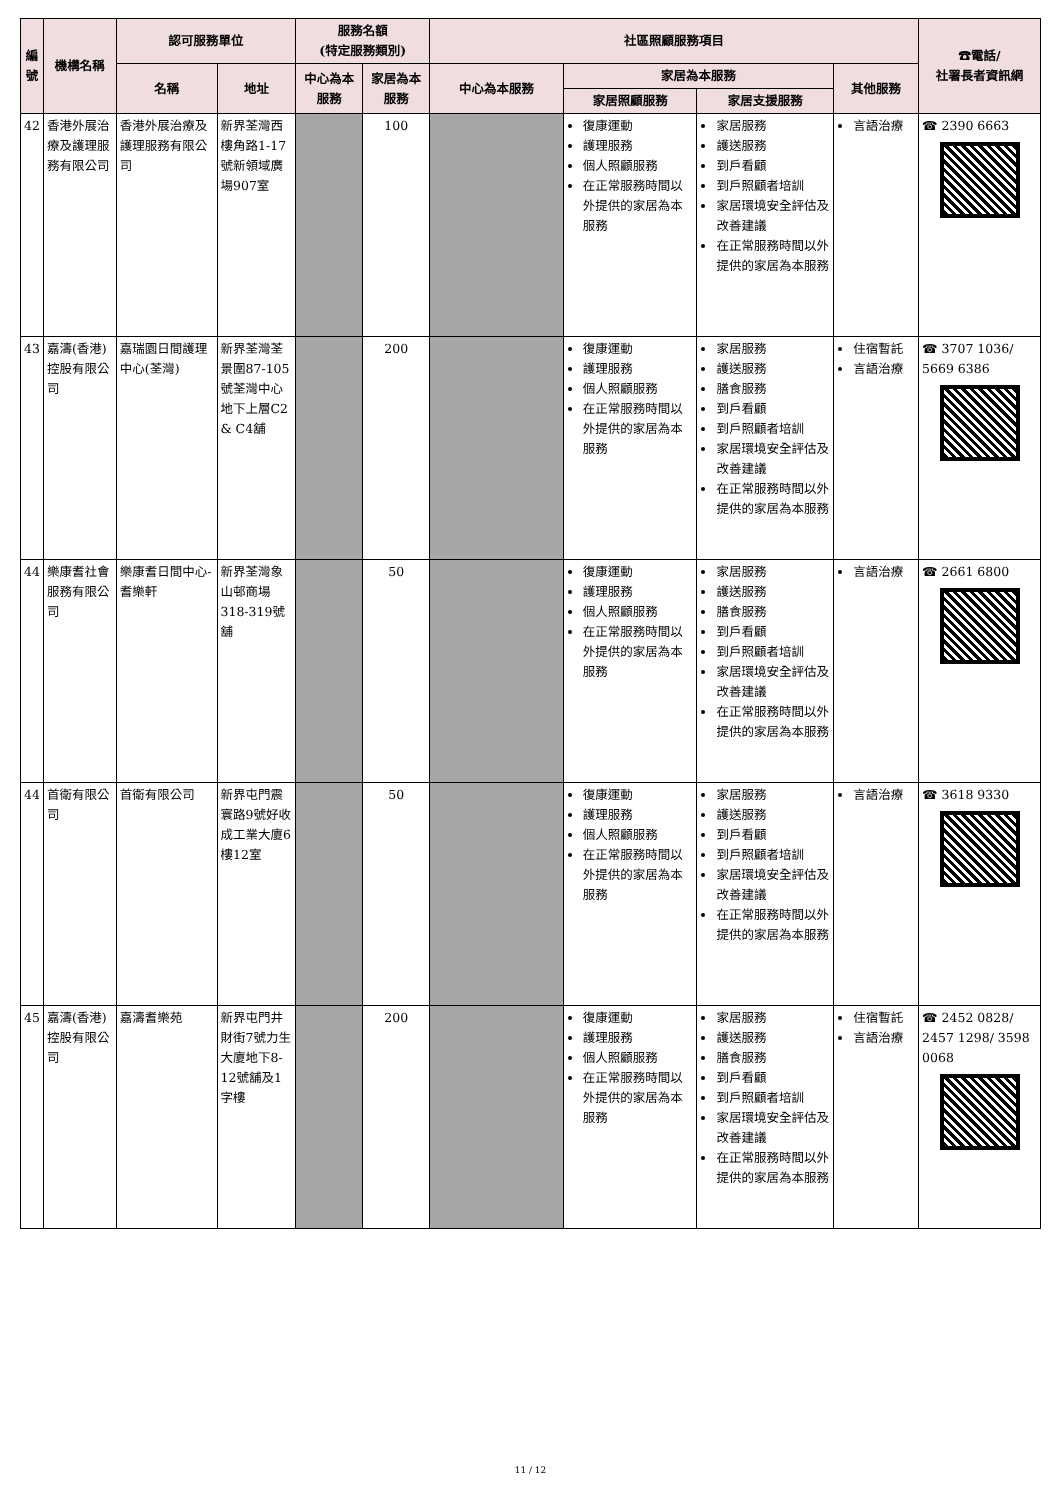| 編號 | 機構名稱 | 認可服務單位 | | 服務名額 (特定服務類別) | | 社區照顧服務項目 | | | | ☎電話/ 社署長者資訊網 |
| --- | --- | --- | --- | --- | --- | --- | --- | --- | --- | --- |
| | | 名稱 | 地址 | 中心為本服務 | 家居為本服務 | 中心為本服務 | 家居為本服務 | | 其他服務 | |
| | | | | | | | 家居照顧服務 | 家居支援服務 | | |
| 42 | 香港外展治療及護理服務有限公司 | 香港外展治療及護理服務有限公司 | 新界荃灣西樓角路1-17號新領域廣場907室 | | 100 | | 復康運動 護理服務 個人照顧服務 在正常服務時間以外提供的家居為本服務 | 家居服務 護送服務 到戶看顧 到戶照顧者培訓 家居環境安全評估及改善建議 在正常服務時間以外提供的家居為本服務 | 言語治療 | ☎ 2390 6663 |
| 43 | 嘉濤(香港)控股有限公司 | 嘉瑞園日間護理中心(荃灣) | 新界荃灣荃景圍87-105號荃灣中心地下上層C2 & C4舖 | | 200 | | 復康運動 護理服務 個人照顧服務 在正常服務時間以外提供的家居為本服務 | 家居服務 護送服務 膳食服務 到戶看顧 到戶照顧者培訓 家居環境安全評估及改善建議 在正常服務時間以外提供的家居為本服務 | 住宿暫託 言語治療 | ☎ 3707 1036/ 5669 6386 |
| 44 | 樂康耆社會服務有限公司 | 樂康耆日間中心-耆樂軒 | 新界荃灣象山邨商場 318-319號舖 | | 50 | | 復康運動 護理服務 個人照顧服務 在正常服務時間以外提供的家居為本服務 | 家居服務 護送服務 膳食服務 到戶看顧 到戶照顧者培訓 家居環境安全評估及改善建議 在正常服務時間以外提供的家居為本服務 | 言語治療 | ☎ 2661 6800 |
| 44 | 首衛有限公司 | 首衛有限公司 | 新界屯門震寰路9號好收成工業大廈6樓12室 | | 50 | | 復康運動 護理服務 個人照顧服務 在正常服務時間以外提供的家居為本服務 | 家居服務 護送服務 到戶看顧 到戶照顧者培訓 家居環境安全評估及改善建議 在正常服務時間以外提供的家居為本服務 | 言語治療 | ☎ 3618 9330 |
| 45 | 嘉濤(香港)控股有限公司 | 嘉濤耆樂苑 | 新界屯門井財街7號力生大廈地下8-12號舖及1字樓 | | 200 | | 復康運動 護理服務 個人照顧服務 在正常服務時間以外提供的家居為本服務 | 家居服務 護送服務 膳食服務 到戶看顧 到戶照顧者培訓 家居環境安全評估及改善建議 在正常服務時間以外提供的家居為本服務 | 住宿暫託 言語治療 | ☎ 2452 0828/ 2457 1298/ 3598 0068 |
11 / 12